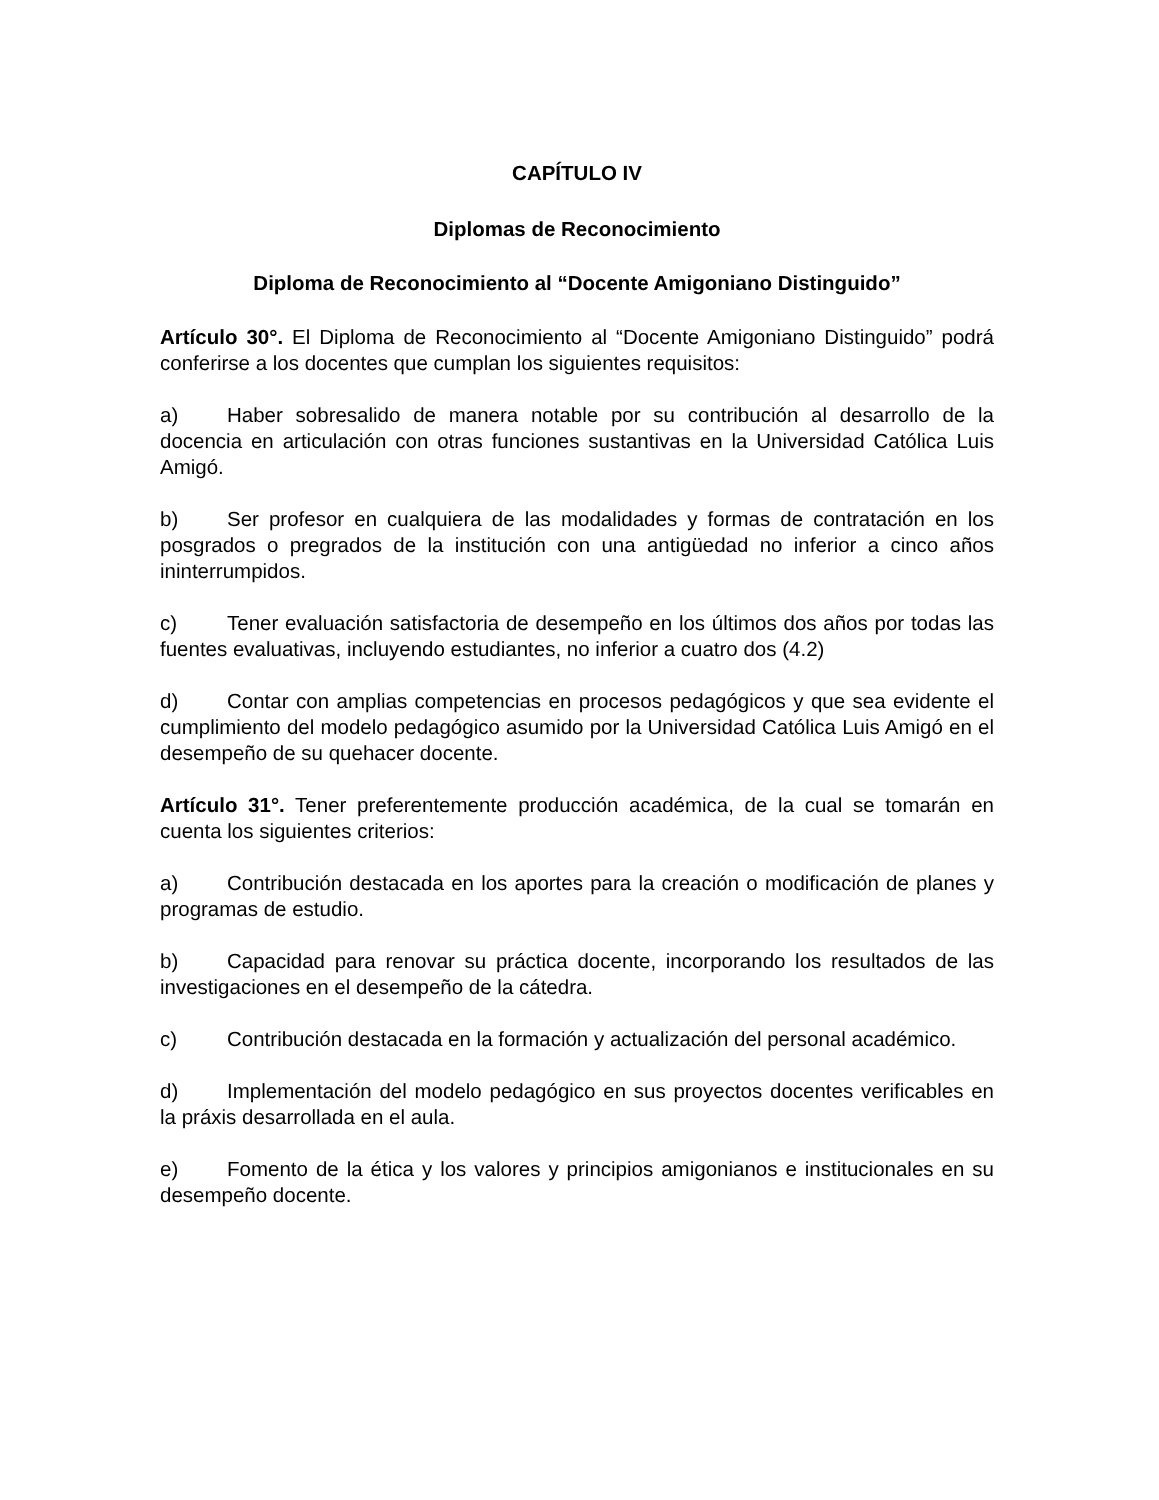CAPÍTULO IV
Diplomas de Reconocimiento
Diploma de Reconocimiento al “Docente Amigoniano Distinguido”
Artículo 30°. El Diploma de Reconocimiento al “Docente Amigoniano Distinguido” podrá conferirse a los docentes que cumplan los siguientes requisitos:
a) Haber sobresalido de manera notable por su contribución al desarrollo de la docencia en articulación con otras funciones sustantivas en la Universidad Católica Luis Amigó.
b) Ser profesor en cualquiera de las modalidades y formas de contratación en los posgrados o pregrados de la institución con una antigüedad no inferior a cinco años ininterrumpidos.
c) Tener evaluación satisfactoria de desempeño en los últimos dos años por todas las fuentes evaluativas, incluyendo estudiantes, no inferior a cuatro dos (4.2)
d) Contar con amplias competencias en procesos pedagógicos y que sea evidente el cumplimiento del modelo pedagógico asumido por la Universidad Católica Luis Amigó en el desempeño de su quehacer docente.
Artículo 31°. Tener preferentemente producción académica, de la cual se tomarán en cuenta los siguientes criterios:
a) Contribución destacada en los aportes para la creación o modificación de planes y programas de estudio.
b) Capacidad para renovar su práctica docente, incorporando los resultados de las investigaciones en el desempeño de la cátedra.
c) Contribución destacada en la formación y actualización del personal académico.
d) Implementación del modelo pedagógico en sus proyectos docentes verificables en la práxis desarrollada en el aula.
e) Fomento de la ética y los valores y principios amigonianos e institucionales en su desempeño docente.